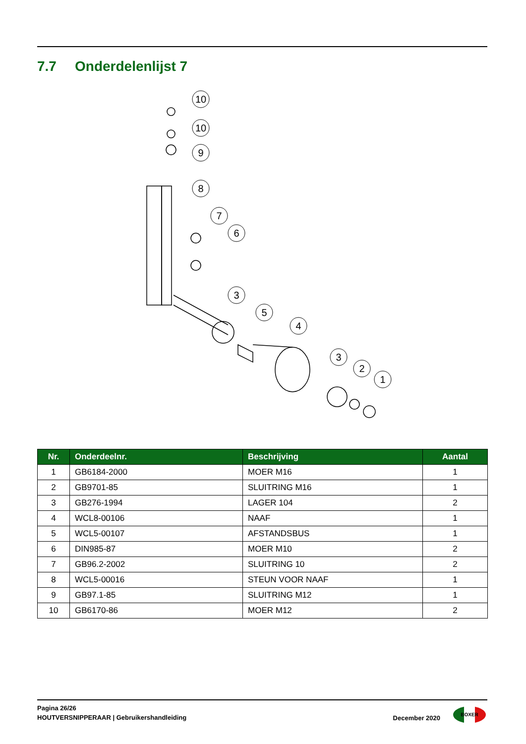7.7 Onderdelenlijst 7
10
10
9
8
7
6
3
5
4
3
2
1
| Nr. | Onderdeelnr. | Beschrijving | Aantal |
| --- | --- | --- | --- |
| 1 | GB6184-2000 | MOER M16 | 1 |
| 2 | GB9701-85 | SLUITRING M16 | 1 |
| 3 | GB276-1994 | LAGER 104 | 2 |
| 4 | WCL8-00106 | NAAF | 1 |
| 5 | WCL5-00107 | AFSTANDSBUS | 1 |
| 6 | DIN985-87 | MOER M10 | 2 |
| 7 | GB96.2-2002 | SLUITRING 10 | 2 |
| 8 | WCL5-00016 | STEUN VOOR NAAF | 1 |
| 9 | GB97.1-85 | SLUITRING M12 | 1 |
| 10 | GB6170-86 | MOER M12 | 2 |
Pagina 26/26
HOUTVERSNIPPERAAR | Gebruikershandleiding
December 2020
BOXER